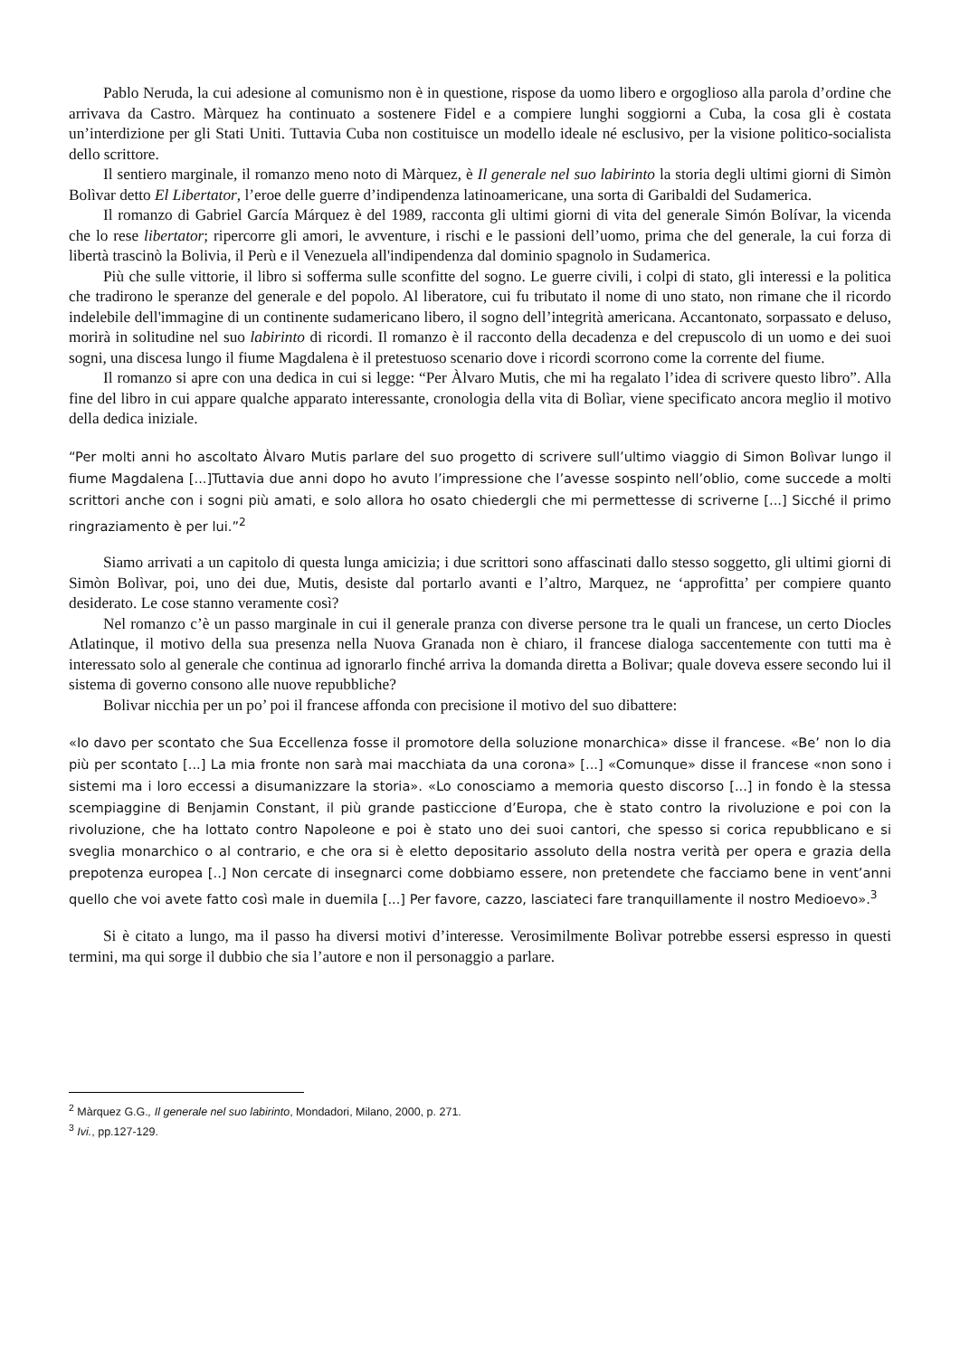Pablo Neruda, la cui adesione al comunismo non è in questione, rispose da uomo libero e orgoglioso alla parola d’ordine che arrivava da Castro. Màrquez ha continuato a sostenere Fidel e a compiere lunghi soggiorni a Cuba, la cosa gli è costata un’interdizione per gli Stati Uniti. Tuttavia Cuba non costituisce un modello ideale né esclusivo, per la visione politico-socialista dello scrittore.
Il sentiero marginale, il romanzo meno noto di Màrquez, è Il generale nel suo labirinto la storia degli ultimi giorni di Simòn Bolìvar detto El Libertator, l’eroe delle guerre d’indipendenza latinoamericane, una sorta di Garibaldi del Sudamerica.
Il romanzo di Gabriel García Márquez è del 1989, racconta gli ultimi giorni di vita del generale Simón Bolívar, la vicenda che lo rese libertator; ripercorre gli amori, le avventure, i rischi e le passioni dell’uomo, prima che del generale, la cui forza di libertà trascinò la Bolivia, il Perù e il Venezuela all'indipendenza dal dominio spagnolo in Sudamerica.
Più che sulle vittorie, il libro si sofferma sulle sconfitte del sogno. Le guerre civili, i colpi di stato, gli interessi e la politica che tradirono le speranze del generale e del popolo. Al liberatore, cui fu tributato il nome di uno stato, non rimane che il ricordo indelebile dell'immagine di un continente sudamericano libero, il sogno dell’integrità americana. Accantonato, sorpassato e deluso, morirà in solitudine nel suo labirinto di ricordi. Il romanzo è il racconto della decadenza e del crepuscolo di un uomo e dei suoi sogni, una discesa lungo il fiume Magdalena è il pretestuoso scenario dove i ricordi scorrono come la corrente del fiume.
Il romanzo si apre con una dedica in cui si legge: “Per Àlvaro Mutis, che mi ha regalato l’idea di scrivere questo libro”. Alla fine del libro in cui appare qualche apparato interessante, cronologia della vita di Bolìar, viene specificato ancora meglio il motivo della dedica iniziale.
“Per molti anni ho ascoltato Àlvaro Mutis parlare del suo progetto di scrivere sull’ultimo viaggio di Simon Bolìvar lungo il fiume Magdalena [...]Tuttavia due anni dopo ho avuto l’impressione che l’avesse sospinto nell’oblio, come succede a molti scrittori anche con i sogni più amati, e solo allora ho osato chiedergli che mi permettesse di scriverne [...] Sicché il primo ringraziamento è per lui.”<sup>2</sup>
Siamo arrivati a un capitolo di questa lunga amicizia; i due scrittori sono affascinati dallo stesso soggetto, gli ultimi giorni di Simòn Bolìvar, poi, uno dei due, Mutis, desiste dal portarlo avanti e l’altro, Marquez, ne ‘approfitta’ per compiere quanto desiderato. Le cose stanno veramente così?
Nel romanzo c’è un passo marginale in cui il generale pranza con diverse persone tra le quali un francese, un certo Diocles Atlatinque, il motivo della sua presenza nella Nuova Granada non è chiaro, il francese dialoga saccentemente con tutti ma è interessato solo al generale che continua ad ignorarlo finché arriva la domanda diretta a Bolivar; quale doveva essere secondo lui il sistema di governo consono alle nuove repubbliche?
Bolivar nicchia per un po’ poi il francese affonda con precisione il motivo del suo dibattere:
«Io davo per scontato che Sua Eccellenza fosse il promotore della soluzione monarchica» disse il francese. «Be’ non lo dia più per scontato [...] La mia fronte non sarà mai macchiata da una corona» [...] «Comunque» disse il francese «non sono i sistemi ma i loro eccessi a disumanizzare la storia». «Lo conosciamo a memoria questo discorso [...] in fondo è la stessa scempiaggine di Benjamin Constant, il più grande pasticcione d’Europa, che è stato contro la rivoluzione e poi con la rivoluzione, che ha lottato contro Napoleone e poi è stato uno dei suoi cantori, che spesso si corica repubblicano e si sveglia monarchico o al contrario, e che ora si è eletto depositario assoluto della nostra verità per opera e grazia della prepotenza europea [..] Non cercate di insegnarci come dobbiamo essere, non pretendete che facciamo bene in vent’anni quello che voi avete fatto così male in duemila [...] Per favore, cazzo, lasciateci fare tranquillamente il nostro Medioevo».<sup>3</sup>
Si è citato a lungo, ma il passo ha diversi motivi d’interesse. Verosimilmente Bolìvar potrebbe essersi espresso in questi termini, ma qui sorge il dubbio che sia l’autore e non il personaggio a parlare.
<sup>2</sup> Màrquez G.G., Il generale nel suo labirinto, Mondadori, Milano, 2000, p. 271.
<sup>3</sup> Ivi., pp.127-129.